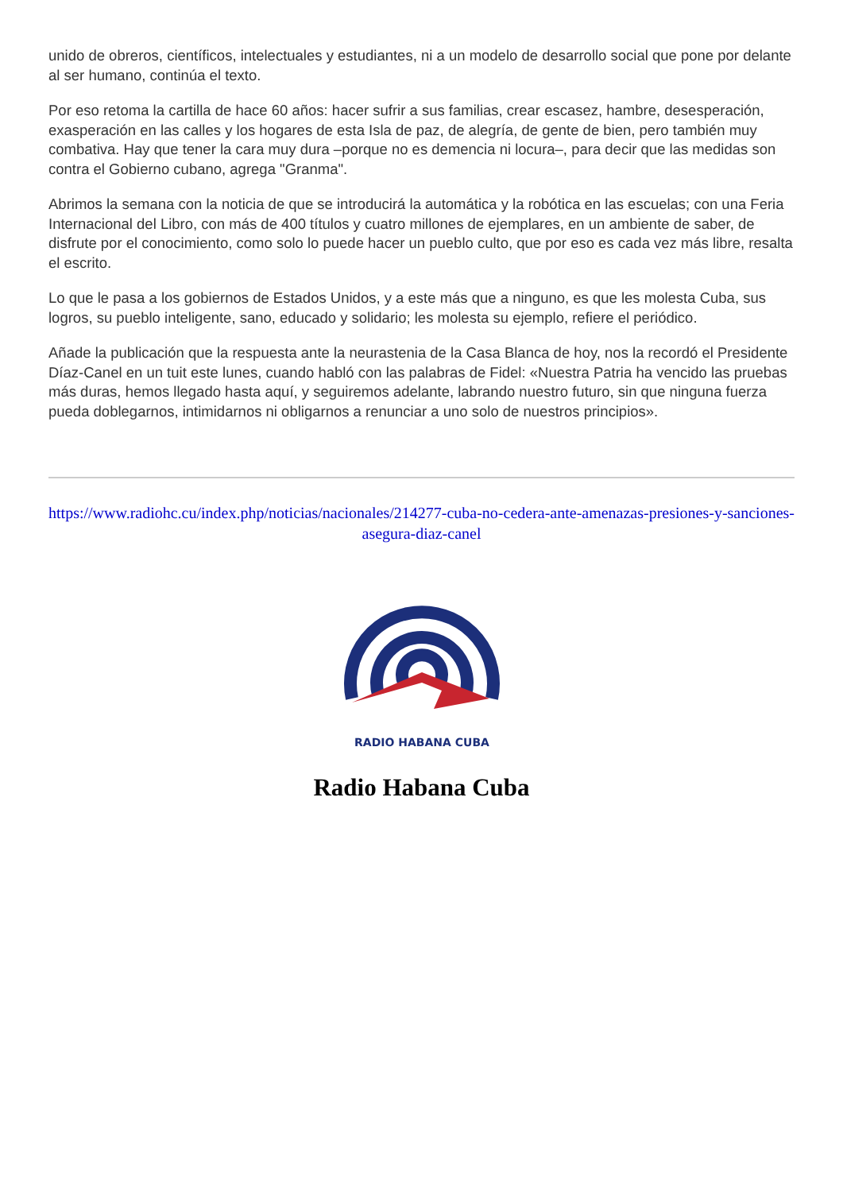unido de obreros, científicos, intelectuales y estudiantes, ni a un modelo de desarrollo social que pone por delante al ser humano, continúa el texto.
Por eso retoma la cartilla de hace 60 años: hacer sufrir a sus familias, crear escasez, hambre, desesperación, exasperación en las calles y los hogares de esta Isla de paz, de alegría, de gente de bien, pero también muy combativa. Hay que tener la cara muy dura –porque no es demencia ni locura–, para decir que las medidas son contra el Gobierno cubano, agrega "Granma".
Abrimos la semana con la noticia de que se introducirá la automática y la robótica en las escuelas; con una Feria Internacional del Libro, con más de 400 títulos y cuatro millones de ejemplares, en un ambiente de saber, de disfrute por el conocimiento, como solo lo puede hacer un pueblo culto, que por eso es cada vez más libre, resalta el escrito.
Lo que le pasa a los gobiernos de Estados Unidos, y a este más que a ninguno, es que les molesta Cuba, sus logros, su pueblo inteligente, sano, educado y solidario; les molesta su ejemplo, refiere el periódico.
Añade la publicación que la respuesta ante la neurastenia de la Casa Blanca de hoy, nos la recordó el Presidente Díaz-Canel en un tuit este lunes, cuando habló con las palabras de Fidel: «Nuestra Patria ha vencido las pruebas más duras, hemos llegado hasta aquí, y seguiremos adelante, labrando nuestro futuro, sin que ninguna fuerza pueda doblegarnos, intimidarnos ni obligarnos a renunciar a uno solo de nuestros principios».
https://www.radiohc.cu/index.php/noticias/nacionales/214277-cuba-no-cedera-ante-amenazas-presiones-y-sanciones-asegura-diaz-canel
RADIO HABANA CUBA
Radio Habana Cuba